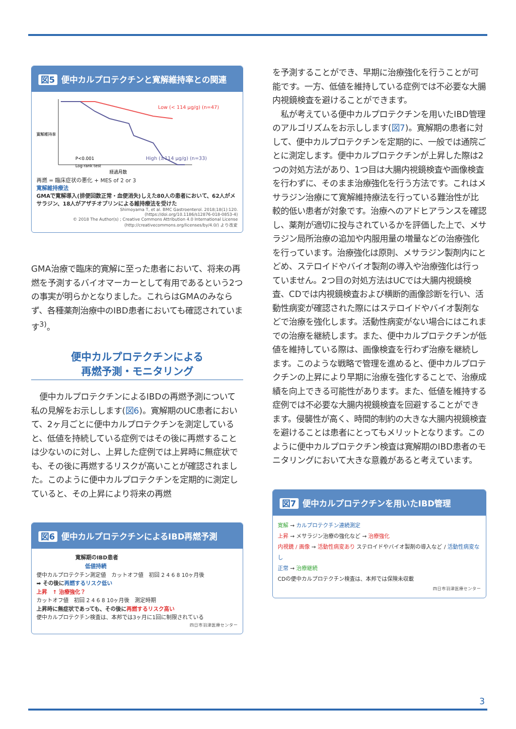図5 便中カルプロテクチンと寛解維持率との関連
Low (< 114 μg/g) (n=47)
High (≥114 μg/g) (n=33)
P<0.001
Log-rank test
寛解維持率
経過月数
再燃 = 臨床症状の悪化 + MES of 2 or 3
寛解維持療法
GMAで寛解導入(排便回数正常・血便消失)しえた80人の患者において、62人がメサラジン、18人がアザチオプリンによる維持療法を受けた
Shimoyama T, et al. BMC Gastroenterol. 2018;18(1):120.
(https://doi.org/10.1186/s12876-018-0853-4)
© 2018 The Author(s) ; Creative Commons Attribution 4.0 International License
(http://creativecommons.org/licenses/by/4.0/) より改変
GMA治療で臨床的寛解に至った患者において、将来の再燃を予測するバイオマーカーとして有用であるという2つの事実が明らかとなりました。これらはGMAのみならず、各種薬剤治療中のIBD患者においても確認されています<sup>3)</sup>。
便中カルプロテクチンによる
再燃予測・モニタリング
　便中カルプロテクチンによるIBDの再燃予測について私の見解をお示しします(図6)。寛解期のUC患者において、2ヶ月ごとに便中カルプロテクチンを測定していると、低値を持続している症例ではその後に再燃することは少ないのに対し、上昇した症例では上昇時に無症状でも、その後に再燃するリスクが高いことが確認されました。このように便中カルプロテクチンを定期的に測定していると、その上昇により将来の再燃
図6 便中カルプロテクチンによるIBD再燃予測
寛解期のIBD患者
低値持続
便中カルプロテクチン測定値　カットオフ値　初回 2 4 6 8 10ヶ月後
➡ その後に再燃するリスク低い
上昇　↑ 治療強化？
カットオフ値　初回 2 4 6 8 10ヶ月後　測定時期
上昇時に無症状であっても、その後に再燃するリスク高い
便中カルプロテクチン検査は、本邦では3ヶ月に1回に制限されている
四日市羽津医療センター
を予測することができ、早期に治療強化を行うことが可能です。一方、低値を維持している症例では不必要な大腸内視鏡検査を避けることができます。
　私が考えている便中カルプロテクチンを用いたIBD管理のアルゴリズムをお示しします(図7)。寛解期の患者に対して、便中カルプロテクチンを定期的に、一般では通院ごとに測定します。便中カルプロテクチンが上昇した際は2つの対処方法があり、1つ目は大腸内視鏡検査や画像検査を行わずに、そのまま治療強化を行う方法です。これはメサラジン治療にて寛解維持療法を行っている難治性が比較的低い患者が対象です。治療へのアドヒアランスを確認し、薬剤が適切に投与されているかを評価した上で、メサラジン局所治療の追加や内服用量の増量などの治療強化を行っています。治療強化は原則、メサラジン製剤内にとどめ、ステロイドやバイオ製剤の導入や治療強化は行っていません。2つ目の対処方法はUCでは大腸内視鏡検査、CDでは内視鏡検査および横断的画像診断を行い、活動性病変が確認された際にはステロイドやバイオ製剤などで治療を強化します。活動性病変がない場合にはこれまでの治療を継続します。また、便中カルプロテクチンが低値を維持している際は、画像検査を行わず治療を継続します。このような戦略で管理を進めると、便中カルプロテクチンの上昇により早期に治療を強化することで、治療成績を向上できる可能性があります。また、低値を維持する症例では不必要な大腸内視鏡検査を回避することができます。侵襲性が高く、時間的制約の大きな大腸内視鏡検査を避けることは患者にとってもメリットとなります。このように便中カルプロテクチン検査は寛解期のIBD患者のモニタリングにおいて大きな意義があると考えています。
図7 便中カルプロテクチンを用いたIBD管理
寛解 → カルプロテクチン連続測定
上昇 → メサラジン治療の強化など → 治療強化
内視鏡 / 画像 → 活動性病変あり ステロイドやバイオ製剤の導入など / 活動性病変なし
正常 → 治療継続
CDの便中カルプロテクチン検査は、本邦では保険未収載
四日市羽津医療センター
3